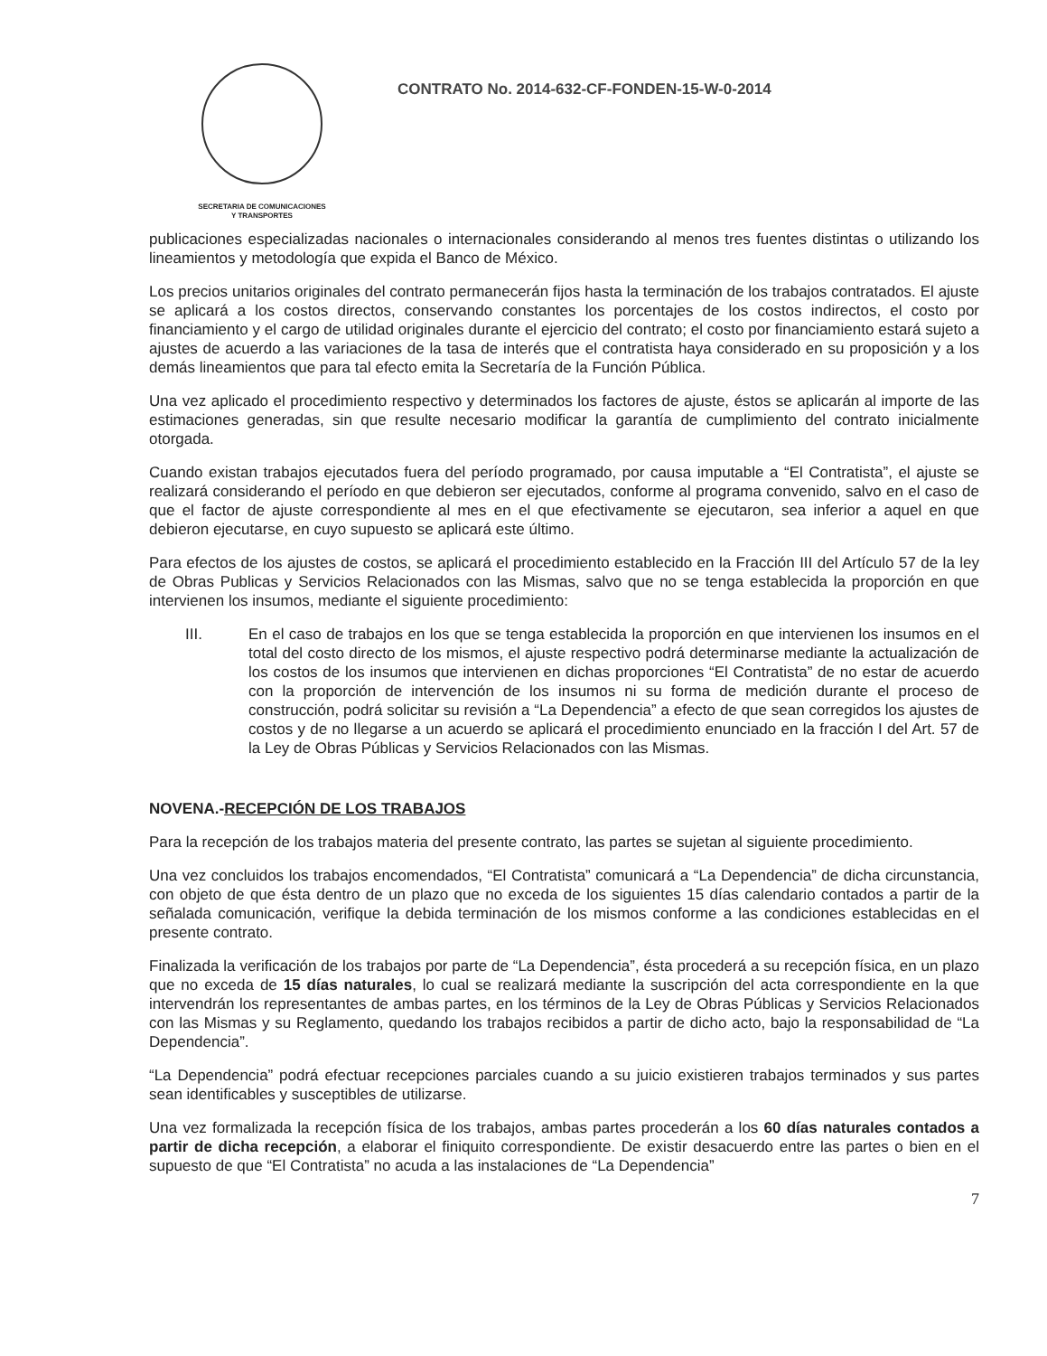SECRETARIA DE COMUNICACIONES
Y TRANSPORTES
CONTRATO No. 2014-632-CF-FONDEN-15-W-0-2014
publicaciones especializadas nacionales o internacionales considerando al menos tres fuentes distintas o utilizando los lineamientos y metodología que expida el Banco de México.
Los precios unitarios originales del contrato permanecerán fijos hasta la terminación de los trabajos contratados. El ajuste se aplicará a los costos directos, conservando constantes los porcentajes de los costos indirectos, el costo por financiamiento y el cargo de utilidad originales durante el ejercicio del contrato; el costo por financiamiento estará sujeto a ajustes de acuerdo a las variaciones de la tasa de interés que el contratista haya considerado en su proposición y a los demás lineamientos que para tal efecto emita la Secretaría de la Función Pública.
Una vez aplicado el procedimiento respectivo y determinados los factores de ajuste, éstos se aplicarán al importe de las estimaciones generadas, sin que resulte necesario modificar la garantía de cumplimiento del contrato inicialmente otorgada.
Cuando existan trabajos ejecutados fuera del período programado, por causa imputable a “El Contratista”, el ajuste se realizará considerando el período en que debieron ser ejecutados, conforme al programa convenido, salvo en el caso de que el factor de ajuste correspondiente al mes en el que efectivamente se ejecutaron, sea inferior a aquel en que debieron ejecutarse, en cuyo supuesto se aplicará este último.
Para efectos de los ajustes de costos, se aplicará el procedimiento establecido en la Fracción III del Artículo 57 de la ley de Obras Publicas y Servicios Relacionados con las Mismas, salvo que no se tenga establecida la proporción en que intervienen los insumos, mediante el siguiente procedimiento:
III. En el caso de trabajos en los que se tenga establecida la proporción en que intervienen los insumos en el total del costo directo de los mismos, el ajuste respectivo podrá determinarse mediante la actualización de los costos de los insumos que intervienen en dichas proporciones “El Contratista” de no estar de acuerdo con la proporción de intervención de los insumos ni su forma de medición durante el proceso de construcción, podrá solicitar su revisión a “La Dependencia” a efecto de que sean corregidos los ajustes de costos y de no llegarse a un acuerdo se aplicará el procedimiento enunciado en la fracción I del Art. 57 de la Ley de Obras Públicas y Servicios Relacionados con las Mismas.
NOVENA.-RECEPCIÓN DE LOS TRABAJOS
Para la recepción de los trabajos materia del presente contrato, las partes se sujetan al siguiente procedimiento.
Una vez concluidos los trabajos encomendados, “El Contratista” comunicará a “La Dependencia” de dicha circunstancia, con objeto de que ésta dentro de un plazo que no exceda de los siguientes 15 días calendario contados a partir de la señalada comunicación, verifique la debida terminación de los mismos conforme a las condiciones establecidas en el presente contrato.
Finalizada la verificación de los trabajos por parte de “La Dependencia”, ésta procederá a su recepción física, en un plazo que no exceda de 15 días naturales, lo cual se realizará mediante la suscripción del acta correspondiente en la que intervendrán los representantes de ambas partes, en los términos de la Ley de Obras Públicas y Servicios Relacionados con las Mismas y su Reglamento, quedando los trabajos recibidos a partir de dicho acto, bajo la responsabilidad de “La Dependencia”.
“La Dependencia” podrá efectuar recepciones parciales cuando a su juicio existieren trabajos terminados y sus partes sean identificables y susceptibles de utilizarse.
Una vez formalizada la recepción física de los trabajos, ambas partes procederán a los 60 días naturales contados a partir de dicha recepción, a elaborar el finiquito correspondiente. De existir desacuerdo entre las partes o bien en el supuesto de que “El Contratista” no acuda a las instalaciones de “La Dependencia”
7